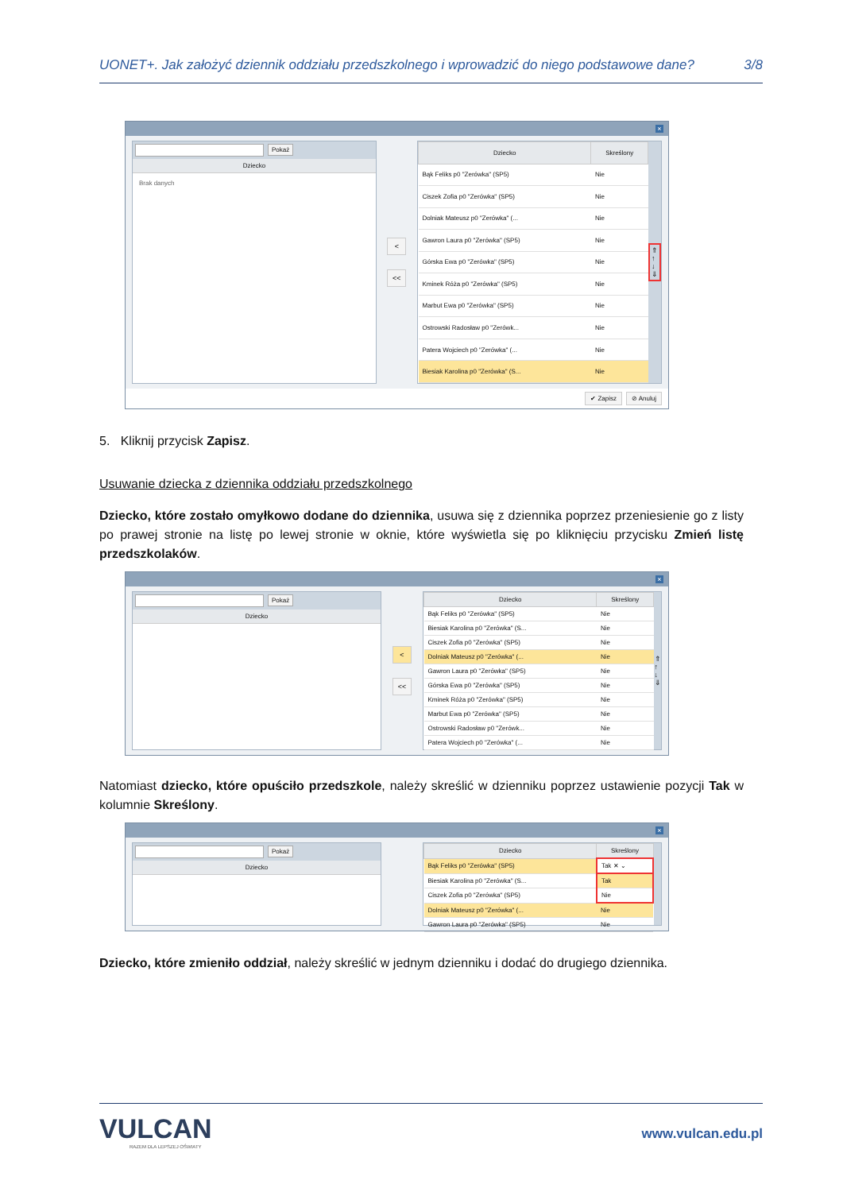UONET+. Jak założyć dziennik oddziału przedszkolnego i wprowadzić do niego podstawowe dane? 3/8
×
Pokaż
Dziecko
Brak danych
<
<<
| Dziecko | Skreślony |
| --- | --- |
| Bąk Feliks p0 "Zerówka" (SP5) | Nie |
| Ciszek Zofia p0 "Zerówka" (SP5) | Nie |
| Dolniak Mateusz p0 "Zerówka" (... | Nie |
| Gawron Laura p0 "Zerówka" (SP5) | Nie |
| Górska Ewa p0 "Zerówka" (SP5) | Nie |
| Kminek Róża p0 "Zerówka" (SP5) | Nie |
| Marbut Ewa p0 "Zerówka" (SP5) | Nie |
| Ostrowski Radosław p0 "Zerówk... | Nie |
| Patera Wojciech p0 "Zerówka" (... | Nie |
| Biesiak Karolina p0 "Zerówka" (S... | Nie |
⇑
↑
↓
⇓
✔ Zapisz ⊘ Anuluj
5. Kliknij przycisk Zapisz.
Usuwanie dziecka z dziennika oddziału przedszkolnego
Dziecko, które zostało omyłkowo dodane do dziennika, usuwa się z dziennika poprzez przeniesienie go z listy po prawej stronie na listę po lewej stronie w oknie, które wyświetla się po kliknięciu przycisku Zmień listę przedszkolaków.
×
Pokaż
Dziecko
<
<<
| Dziecko | Skreślony |
| --- | --- |
| Bąk Feliks p0 "Zerówka" (SP5) | Nie |
| Biesiak Karolina p0 "Zerówka" (S... | Nie |
| Ciszek Zofia p0 "Zerówka" (SP5) | Nie |
| Dolniak Mateusz p0 "Zerówka" (... | Nie |
| Gawron Laura p0 "Zerówka" (SP5) | Nie |
| Górska Ewa p0 "Zerówka" (SP5) | Nie |
| Kminek Róża p0 "Zerówka" (SP5) | Nie |
| Marbut Ewa p0 "Zerówka" (SP5) | Nie |
| Ostrowski Radosław p0 "Zerówk... | Nie |
| Patera Wojciech p0 "Zerówka" (... | Nie |
⇑
↑
↓
⇓
Natomiast dziecko, które opuściło przedszkole, należy skreślić w dzienniku poprzez ustawienie pozycji Tak w kolumnie Skreślony.
×
Pokaż
Dziecko
| Dziecko | Skreślony |
| --- | --- |
| Bąk Feliks p0 "Zerówka" (SP5) | Tak ✕ ⌄ |
| Biesiak Karolina p0 "Zerówka" (S... | Tak |
| Ciszek Zofia p0 "Zerówka" (SP5) | Nie |
| Dolniak Mateusz p0 "Zerówka" (... | Nie |
| Gawron Laura p0 "Zerówka" (SP5) | Nie |
Dziecko, które zmieniło oddział, należy skreślić w jednym dzienniku i dodać do drugiego dziennika.
VULCAN
RAZEM DLA LEPSZEJ OŚWIATY
www.vulcan.edu.pl